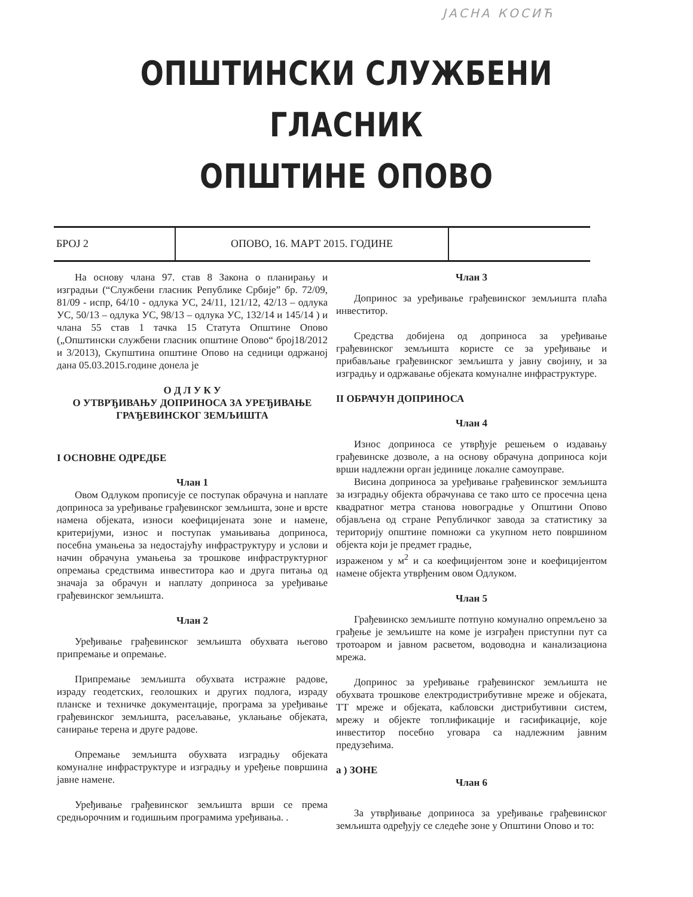ЈАСНА КОСИЋ
ОПШТИНСКИ СЛУЖБЕНИ ГЛАСНИК
ОПШТИНЕ ОПОВО
БРОЈ 2 ОПОВО, 16. МАРТ 2015. ГОДИНЕ
На основу члана 97. став 8 Закона о планирању и изградњи (“Службени гласник Републике Србије” бр. 72/09, 81/09 - испр, 64/10 - одлука УС, 24/11, 121/12, 42/13 – одлука УС, 50/13 – одлука УС, 98/13 – одлука УС, 132/14 и 145/14 ) и члана 55 став 1 тачка 15 Статута Општине Опово („Општински службени гласник општине Опово“ број18/2012 и 3/2013), Скупштина општине Опово на седници одржаној дана 05.03.2015.године донела је
О Д Л У К У
О УТВРЂИВАЊУ ДОПРИНОСА ЗА УРЕЂИВАЊЕ
ГРАЂЕВИНСКОГ ЗЕМЉИШТА
I ОСНОВНЕ ОДРЕДБЕ
Члан 1
Овом Одлуком прописује се поступак обрачуна и наплате доприноса за уређивање грађевинског земљишта, зоне и врсте намена објеката, износи коефицијената зоне и намене, критеријуми, износ и поступак умањивања доприноса, посебна умањења за недостајућу инфраструктуру и услови и начин обрачуна умањења за трошкове инфраструктурног опремања средствима инвеститора као и друга питања од значаја за обрачун и наплату доприноса за уређивање грађевинског земљишта.
Члан 2
Уређивање грађевинског земљишта обухвата његово припремање и опремање.
Припремање земљишта обухвата истражне радове, израду геодетских, геолошких и других подлога, израду планске и техничке документације, програма за уређивање грађевинског земљишта, расељавање, уклањање објеката, санирање терена и друге радове.
Опремање земљишта обухвата изградњу објеката комуналне инфраструктуре и изградњу и уређење површина јавне намене.
Уређивање грађевинског земљишта врши се према средњорочним и годишњим програмима уређивања. .
Члан 3
Допринос за уређивање грађевинског земљишта плаћа инвеститор.
Средства добијена од доприноса за уређивање грађевинског земљишта користе се за уређивање и прибављање грађевинског земљишта у јавну својину, и за изградњу и одржавање објеката комуналне инфраструктуре.
II ОБРАЧУН ДОПРИНОСА
Члан 4
Износ доприноса се утврђује решењем о издавању грађевинске дозволе, а на основу обрачуна доприноса који врши надлежни орган јединице локалне самоуправе.
Висина доприноса за уређивање грађевинског земљишта за изградњу објекта обрачунава се тако што се просечна цена квадратног метра станова новоградње у Општини Опово објављена од стране Републичког завода за статистику за територију општине помножи са укупном нето површином објекта који је предмет градње,
израженом у м<sup>2</sup> и са коефицијентом зоне и коефицијентом намене објекта утврђеним овом Одлуком.
Члан 5
Грађевинско земљиште потпуно комунално опремљено за грађење је земљиште на коме је изграђен приступни пут са тротоаром и јавном расветом, водоводна и канализациона мрежа.
Допринос за уређивање грађевинског земљишта не обухвата трошкове електродистрибутивне мреже и објеката, ТТ мреже и објеката, кабловски дистрибутивни систем, мрежу и објекте топлификације и гасификације, које инвеститор посебно уговара са надлежним јавним предузећима.
а ) ЗОНЕ
Члан 6
За утврђивање доприноса за уређивање грађевинског земљишта одређују се следеће зоне у Општини Опово и то: